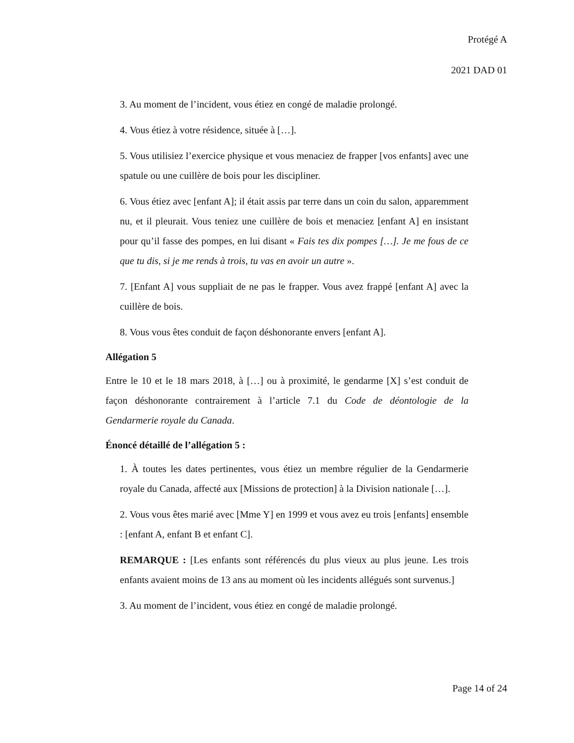Protégé A
2021 DAD 01
3. Au moment de l’incident, vous étiez en congé de maladie prolongé.
4. Vous étiez à votre résidence, située à […].
5. Vous utilisiez l’exercice physique et vous menaciez de frapper [vos enfants] avec une spatule ou une cuillère de bois pour les discipliner.
6. Vous étiez avec [enfant A]; il était assis par terre dans un coin du salon, apparemment nu, et il pleurait. Vous teniez une cuillère de bois et menaciez [enfant A] en insistant pour qu’il fasse des pompes, en lui disant « Fais tes dix pompes […]. Je me fous de ce que tu dis, si je me rends à trois, tu vas en avoir un autre ».
7. [Enfant A] vous suppliait de ne pas le frapper. Vous avez frappé [enfant A] avec la cuillère de bois.
8. Vous vous êtes conduit de façon déshonorante envers [enfant A].
Allégation 5
Entre le 10 et le 18 mars 2018, à […] ou à proximité, le gendarme [X] s’est conduit de façon déshonorante contrairement à l’article 7.1 du Code de déontologie de la Gendarmerie royale du Canada.
Énoncé détaillé de l’allégation 5 :
1. À toutes les dates pertinentes, vous étiez un membre régulier de la Gendarmerie royale du Canada, affecté aux [Missions de protection] à la Division nationale […].
2. Vous vous êtes marié avec [Mme Y] en 1999 et vous avez eu trois [enfants] ensemble : [enfant A, enfant B et enfant C].
REMARQUE : [Les enfants sont référencés du plus vieux au plus jeune. Les trois enfants avaient moins de 13 ans au moment où les incidents allégués sont survenus.]
3. Au moment de l’incident, vous étiez en congé de maladie prolongé.
Page 14 of 24